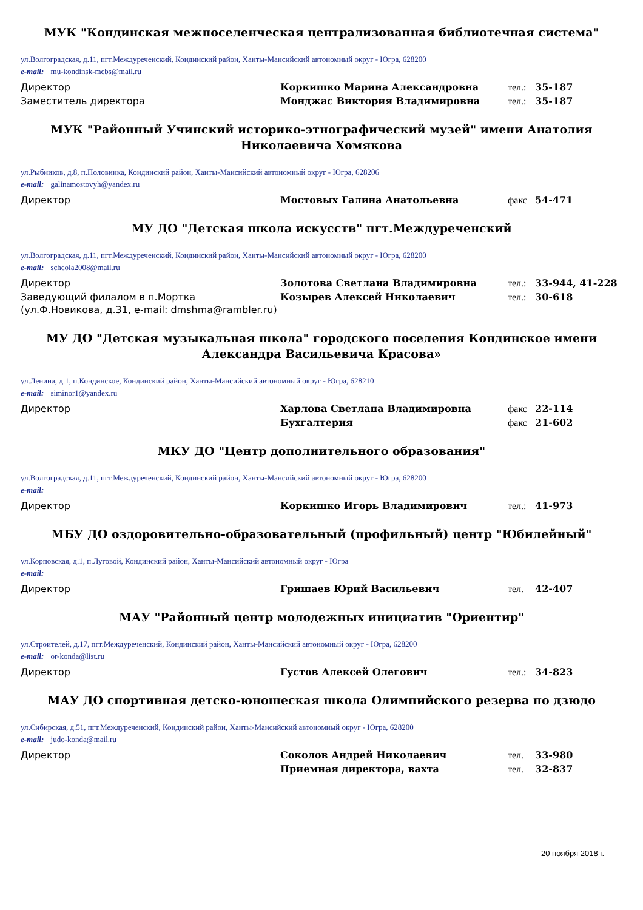МУК "Кондинская межпоселенческая централизованная библиотечная система"
ул.Волгоградская, д.11, пгт.Междуреченский, Кондинский район, Ханты-Мансийский автономный округ - Югра, 628200
e-mail: mu-kondinsk-mcbs@mail.ru
| Директор | Коркишко Марина Александровна | тел.: | 35-187 |
| Заместитель директора | Монджас Виктория Владимировна | тел.: | 35-187 |
МУК "Районный Учинский историко-этнографический музей" имени Анатолия Николаевича Хомякова
ул.Рыбников, д.8, п.Половинка, Кондинский район, Ханты-Мансийский автономный округ - Югра, 628206
e-mail: galinamostovyh@yandex.ru
| Директор | Мостовых Галина Анатольевна | факс | 54-471 |
МУ ДО "Детская школа искусств" пгт.Междуреченский
ул.Волгоградская, д.11, пгт.Междуреченский, Кондинский район, Ханты-Мансийский автономный округ - Югра, 628200
e-mail: schcola2008@mail.ru
| Директор | Золотова Светлана Владимировна | тел.: | 33-944, 41-228 |
| Заведующий филалом в п.Мортка (ул.Ф.Новикова, д.31, e-mail: dmshma@rambler.ru) | Козырев Алексей Николаевич | тел.: | 30-618 |
МУ ДО "Детская музыкальная школа" городского поселения Кондинское имени Александра Васильевича Красова»
ул.Ленина, д.1, п.Кондинское, Кондинский район, Ханты-Мансийский автономный округ - Югра, 628210
e-mail: siminor1@yandex.ru
| Директор | Харлова Светлана Владимировна | факс | 22-114 |
| | Бухгалтерия | факс | 21-602 |
МКУ ДО "Центр дополнительного образования"
ул.Волгоградская, д.11, пгт.Междуреченский, Кондинский район, Ханты-Мансийский автономный округ - Югра, 628200
e-mail:
| Директор | Коркишко Игорь Владимирович | тел.: | 41-973 |
МБУ ДО оздоровительно-образовательный (профильный) центр "Юбилейный"
ул.Корповская, д.1, п.Луговой, Кондинский район, Ханты-Мансийский автономный округ - Югра
e-mail:
| Директор | Гришаев Юрий Васильевич | тел. | 42-407 |
МАУ "Районный центр молодежных инициатив "Ориентир"
ул.Строителей, д.17, пгт.Междуреченский, Кондинский район, Ханты-Мансийский автономный округ - Югра, 628200
e-mail: or-konda@list.ru
| Директор | Густов Алексей Олегович | тел.: | 34-823 |
МАУ ДО спортивная детско-юношеская школа Олимпийского резерва по дзюдо
ул.Сибирская, д.51, пгт.Междуреченский, Кондинский район, Ханты-Мансийский автономный округ - Югра, 628200
e-mail: judo-konda@mail.ru
| Директор | Соколов Андрей Николаевич | тел. | 33-980 |
| | Приемная директора, вахта | тел. | 32-837 |
20 ноября 2018 г.